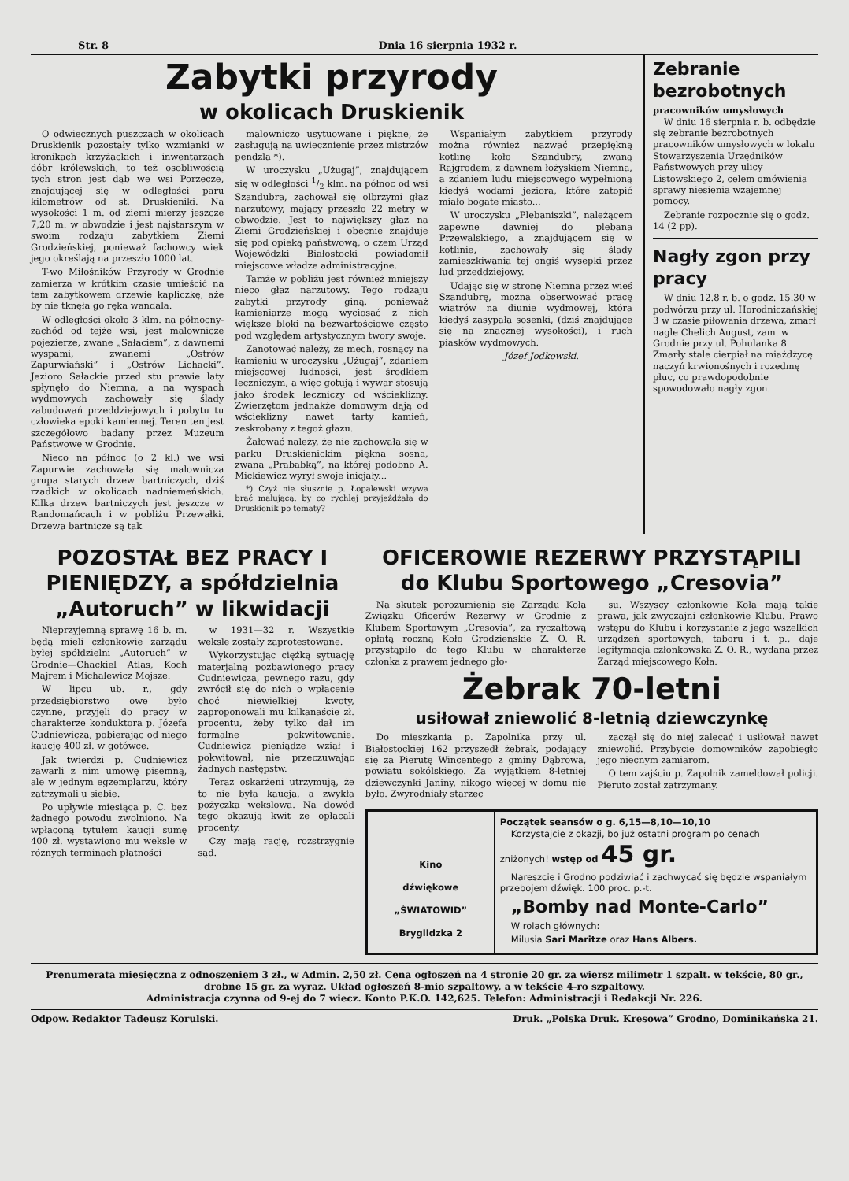Str. 8 Dnia 16 sierpnia 1932 r.
Zabytki przyrody
w okolicach Druskienik
O odwiecznych puszczach w okolicach Druskienik pozostały tylko wzmianki w kronikach krzyżackich i inwentarzach dóbr królewskich, to też osobliwością tych stron jest dąb we wsi Porzecze, znajdującej się w odległości paru kilometrów od st. Druskieniki. Na wysokości 1 m. od ziemi mierzy jeszcze 7,20 m. w obwodzie i jest najstarszym w swoim rodzaju zabytkiem Ziemi Grodzieńskiej, ponieważ fachowcy wiek jego określają na przeszło 1000 lat.
T-wo Miłośników Przyrody w Grodnie zamierza w krótkim czasie umieścić na tem zabytkowem drzewie kapliczkę, aże by nie tknęła go ręka wandala.
W odległości około 3 klm. na północny-zachód od tejże wsi, jest malownicze pojezierze, zwane „Sałaciem”, z dawnemi wyspami, zwanemi „Ostrów Zapurwiański” i „Ostrów Lichacki”. Jezioro Sałackie przed stu prawie laty spłynęło do Niemna, a na wyspach wydmowych zachowały się ślady zabudowań przeddziejowych i pobytu tu człowieka epoki kamiennej. Teren ten jest szczegółowo badany przez Muzeum Państwowe w Grodnie.
Nieco na północ (o 2 kl.) we wsi Zapurwie zachowała się malownicza grupa starych drzew bartniczych, dziś rzadkich w okolicach nadniemeńskich. Kilka drzew bartniczych jest jeszcze w Randomańcach i w pobliżu Przewałki. Drzewa bartnicze są tak
malowniczo usytuowane i piękne, że zasługują na uwiecznienie przez mistrzów pendzla *).
W uroczysku „Użugaj”, znajdującem się w odległości 1/2 klm. na północ od wsi Szandubra, zachował się olbrzymi głaz narzutowy, mający przeszło 22 metry w obwodzie. Jest to największy głaz na Ziemi Grodzieńskiej i obecnie znajduje się pod opieką państwową, o czem Urząd Wojewódzki Białostocki powiadomił miejscowe władze administracyjne.
Tamże w pobliżu jest również mniejszy nieco głaz narzutowy. Tego rodzaju zabytki przyrody giną, ponieważ kamieniarze mogą wyciosać z nich większe bloki na bezwartościowe często pod względem artystycznym twory swoje.
Zanotować należy, że mech, rosnący na kamieniu w uroczysku „Użugaj”, zdaniem miejscowej ludności, jest środkiem leczniczym, a więc gotują i wywar stosują jako środek leczniczy od wścieklizny. Zwierzętom jednakże domowym dają od wścieklizny nawet tarty kamień, zeskrobany z tegoż głazu.
Żałować należy, że nie zachowała się w parku Druskienickim piękna sosna, zwana „Prababką”, na której podobno A. Mickiewicz wyrył swoje inicjały...
*) Czyż nie słusznie p. Łopalewski wzywa brać malującą, by co rychlej przyjeżdżała do Druskienik po tematy?
Wspaniałym zabytkiem przyrody można również nazwać przepiękną kotlinę koło Szandubry, zwaną Rajgrodem, z dawnem łożyskiem Niemna, a zdaniem ludu miejscowego wypełnioną kiedyś wodami jeziora, które zatopić miało bogate miasto...
W uroczysku „Plebaniszki”, należącem zapewne dawniej do plebana Przewalskiego, a znajdującem się w kotlinie, zachowały się ślady zamieszkiwania tej ongiś wysepki przez lud przeddziejowy.
Udając się w stronę Niemna przez wieś Szandubrę, można obserwować pracę wiatrów na diunie wydmowej, która kiedyś zasypała sosenki, (dziś znajdujące się na znacznej wysokości), i ruch piasków wydmowych.
Józef Jodkowski.
Zebranie bezrobotnych
pracowników umysłowych
W dniu 16 sierpnia r. b. odbędzie się zebranie bezrobotnych pracowników umysłowych w lokalu Stowarzyszenia Urzędników Państwowych przy ulicy Listowskiego 2, celem omówienia sprawy niesienia wzajemnej pomocy.
Zebranie rozpocznie się o godz. 14 (2 pp).
Nagły zgon przy pracy
W dniu 12.8 r. b. o godz. 15.30 w podwórzu przy ul. Horodniczańskiej 3 w czasie piłowania drzewa, zmarł nagle Chelich August, zam. w Grodnie przy ul. Pohulanka 8. Zmarły stale cierpiał na miażdżycę naczyń krwionośnych i rozedmę płuc, co prawdopodobnie spowodowało nagły zgon.
POZOSTAŁ BEZ PRACY I PIENIĘDZY, a spółdzielnia „Autoruch” w likwidacji
Nieprzyjemną sprawę 16 b. m. będą mieli członkowie zarządu byłej spółdzielni „Autoruch” w Grodnie—Chackiel Atlas, Koch Majrem i Michalewicz Mojsze.
W lipcu ub. r., gdy przedsiębiorstwo owe było czynne, przyjęli do pracy w charakterze konduktora p. Józefa Cudniewicza, pobierając od niego kaucję 400 zł. w gotówce.
Jak twierdzi p. Cudniewicz zawarli z nim umowę pisemną, ale w jednym egzemplarzu, który zatrzymali u siebie.
Po upływie miesiąca p. C. bez żadnego powodu zwolniono. Na wpłaconą tytułem kaucji sumę 400 zł. wystawiono mu weksle w różnych terminach płatności
w 1931—32 r. Wszystkie weksle zostały zaprotestowane.
Wykorzystując ciężką sytuację materjalną pozbawionego pracy Cudniewicza, pewnego razu, gdy zwrócił się do nich o wpłacenie choć niewielkiej kwoty, zaproponowali mu kilkanaście zł. procentu, żeby tylko dał im formalne pokwitowanie. Cudniewicz pieniądze wziął i pokwitował, nie przeczuwając żadnych następstw.
Teraz oskarżeni utrzymują, że to nie była kaucja, a zwykła pożyczka wekslowa. Na dowód tego okazują kwit że opłacali procenty.
Czy mają rację, rozstrzygnie sąd.
OFICEROWIE REZERWY PRZYSTĄPILI do Klubu Sportowego „Cresovia”
Na skutek porozumienia się Zarządu Koła Związku Oficerów Rezerwy w Grodnie z Klubem Sportowym „Cresovia”, za ryczałtową opłatą roczną Koło Grodzieńskie Z. O. R. przystąpiło do tego Klubu w charakterze członka z prawem jednego gło-
su. Wszyscy członkowie Koła mają takie prawa, jak zwyczajni członkowie Klubu. Prawo wstępu do Klubu i korzystanie z jego wszelkich urządzeń sportowych, taboru i t. p., daje legitymacja członkowska Z. O. R., wydana przez Zarząd miejscowego Koła.
Żebrak 70-letni
usiłował zniewolić 8-letnią dziewczynkę
Do mieszkania p. Zapolnika przy ul. Białostockiej 162 przyszedł żebrak, podający się za Pierutę Wincentego z gminy Dąbrowa, powiatu sokólskiego. Za wyjątkiem 8-letniej dziewczynki Janiny, nikogo więcej w domu nie było. Zwyrodniały starzec
zaczął się do niej zalecać i usiłował nawet zniewolić. Przybycie domowników zapobiegło jego niecnym zamiarom.
O tem zajściu p. Zapolnik zameldował policji. Pieruto został zatrzymany.
Kino
dźwiękowe
„ŚWIATOWID”
Bryglidzka 2
Początek seansów o g. 6,15—8,10—10,10
Korzystajcie z okazji, bo już ostatni program po cenach zniżonych! wstęp od 45 gr.
Nareszcie i Grodno podziwiać i zachwycać się będzie wspaniałym przebojem dźwięk. 100 proc. p.-t.
„Bomby nad Monte-Carlo”
W rolach głównych:
Milusia Sari Maritze oraz Hans Albers.
Prenumerata miesięczna z odnoszeniem 3 zł., w Admin. 2,50 zł. Cena ogłoszeń na 4 stronie 20 gr. za wiersz milimetr 1 szpalt. w tekście, 80 gr., drobne 15 gr. za wyraz. Układ ogłoszeń 8-mio szpaltowy, a w tekście 4-ro szpaltowy.
Administracja czynna od 9-ej do 7 wiecz. Konto P.K.O. 142,625. Telefon: Administracji i Redakcji Nr. 226.
Odpow. Redaktor Tadeusz Korulski. Druk. „Polska Druk. Kresowa” Grodno, Dominikańska 21.